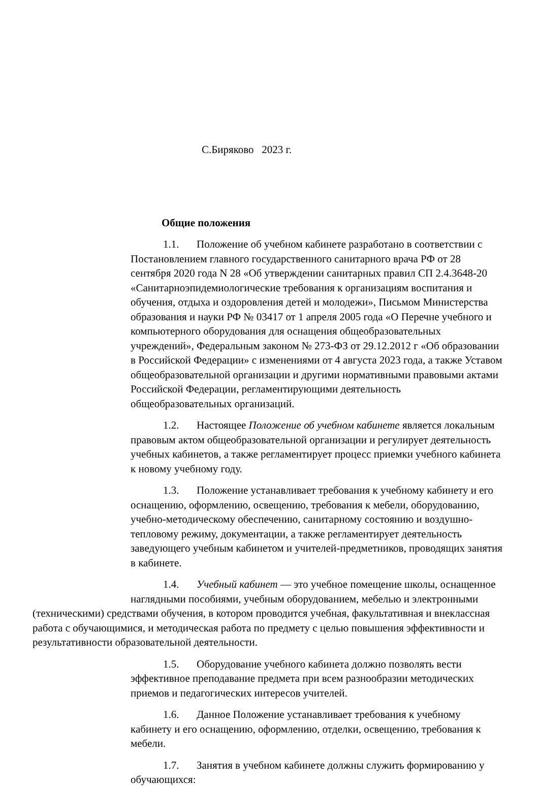С.Биряково 2023 г.
Общие положения
1.1. Положение об учебном кабинете разработано в соответствии с Постановлением главного государственного санитарного врача РФ от 28 сентября 2020 года N 28 «Об утверждении санитарных правил СП 2.4.3648-20 «Санитарноэпидемиологические требования к организациям воспитания и обучения, отдыха и оздоровления детей и молодежи», Письмом Министерства образования и науки РФ № 03417 от 1 апреля 2005 года «О Перечне учебного и компьютерного оборудования для оснащения общеобразовательных учреждений», Федеральным законом № 273-ФЗ от 29.12.2012 г «Об образовании в Российской Федерации» с изменениями от 4 августа 2023 года, а также Уставом общеобразовательной организации и другими нормативными правовыми актами Российской Федерации, регламентирующими деятельность общеобразовательных организаций.
1.2. Настоящее Положение об учебном кабинете является локальным правовым актом общеобразовательной организации и регулирует деятельность учебных кабинетов, а также регламентирует процесс приемки учебного кабинета к новому учебному году.
1.3. Положение устанавливает требования к учебному кабинету и его оснащению, оформлению, освещению, требования к мебели, оборудованию, учебно-методическому обеспечению, санитарному состоянию и воздушно-тепловому режиму, документации, а также регламентирует деятельность заведующего учебным кабинетом и учителей-предметников, проводящих занятия в кабинете.
1.4. Учебный кабинет — это учебное помещение школы, оснащенное наглядными пособиями, учебным оборудованием, мебелью и электронными
(техническими) средствами обучения, в котором проводится учебная, факультативная и внеклассная работа с обучающимися, и методическая работа по предмету с целью повышения эффективности и результативности образовательной деятельности.
1.5. Оборудование учебного кабинета должно позволять вести эффективное преподавание предмета при всем разнообразии методических приемов и педагогических интересов учителей.
1.6. Данное Положение устанавливает требования к учебному кабинету и его оснащению, оформлению, отделки, освещению, требования к мебели.
1.7. Занятия в учебном кабинете должны служить формированию у обучающихся: